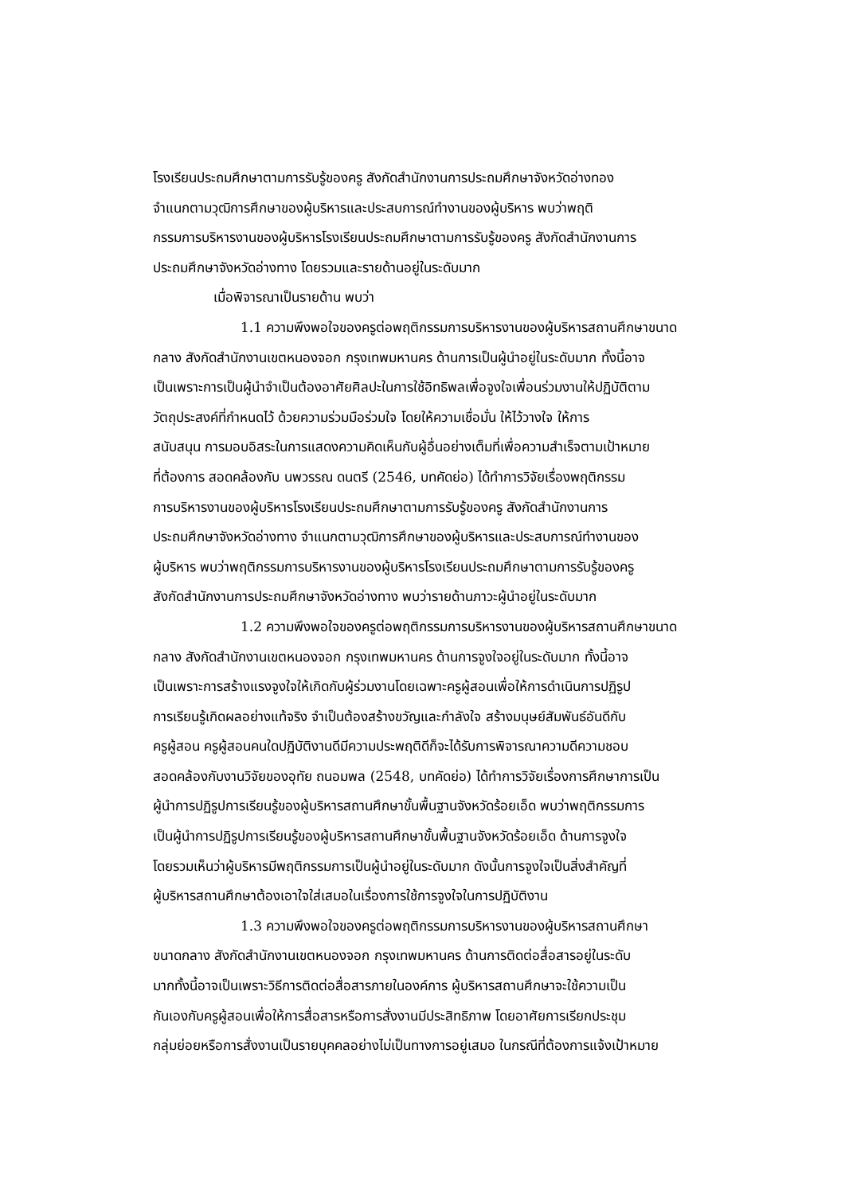โรงเรียนประถมศึกษาตามการรับรู้ของครู สังกัดสำนักงานการประถมศึกษาจังหวัดอ่างทอง
จำแนกตามวุฒิการศึกษาของผู้บริหารและประสบการณ์ทำงานของผู้บริหาร พบว่าพฤติ
กรรมการบริหารงานของผู้บริหารโรงเรียนประถมศึกษาตามการรับรู้ของครู สังกัดสำนักงานการ
ประถมศึกษาจังหวัดอ่างทาง โดยรวมและรายด้านอยู่ในระดับมาก
เมื่อพิจารณาเป็นรายด้าน พบว่า
1.1 ความพึงพอใจของครูต่อพฤติกรรมการบริหารงานของผู้บริหารสถานศึกษาขนาด
กลาง สังกัดสำนักงานเขตหนองจอก กรุงเทพมหานคร ด้านการเป็นผู้นำอยู่ในระดับมาก ทั้งนี้อาจ
เป็นเพราะการเป็นผู้นำจำเป็นต้องอาศัยศิลปะในการใช้อิทธิพลเพื่อจูงใจเพื่อนร่วมงานให้ปฏิบัติตาม
วัตถุประสงค์ที่กำหนดไว้ ด้วยความร่วมมือร่วมใจ โดยให้ความเชื่อมั่น ให้ไว้วางใจ ให้การ
สนับสนุน การมอบอิสระในการแสดงความคิดเห็นกับผู้อื่นอย่างเต็มที่เพื่อความสำเร็จตามเป้าหมาย
ที่ต้องการ สอดคล้องกับ นพวรรณ ดนตรี (2546, บทคัดย่อ) ได้ทำการวิจัยเรื่องพฤติกรรม
การบริหารงานของผู้บริหารโรงเรียนประถมศึกษาตามการรับรู้ของครู สังกัดสำนักงานการ
ประถมศึกษาจังหวัดอ่างทาง จำแนกตามวุฒิการศึกษาของผู้บริหารและประสบการณ์ทำงานของ
ผู้บริหาร พบว่าพฤติกรรมการบริหารงานของผู้บริหารโรงเรียนประถมศึกษาตามการรับรู้ของครู
สังกัดสำนักงานการประถมศึกษาจังหวัดอ่างทาง พบว่ารายด้านภาวะผู้นำอยู่ในระดับมาก
1.2 ความพึงพอใจของครูต่อพฤติกรรมการบริหารงานของผู้บริหารสถานศึกษาขนาด
กลาง สังกัดสำนักงานเขตหนองจอก กรุงเทพมหานคร ด้านการจูงใจอยู่ในระดับมาก ทั้งนี้อาจ
เป็นเพราะการสร้างแรงจูงใจให้เกิดกับผู้ร่วมงานโดยเฉพาะครูผู้สอนเพื่อให้การดำเนินการปฏิรูป
การเรียนรู้เกิดผลอย่างแท้จริง จำเป็นต้องสร้างขวัญและกำลังใจ สร้างมนุษย์สัมพันธ์อันดีกับ
ครูผู้สอน ครูผู้สอนคนใดปฏิบัติงานดีมีความประพฤติดีก็จะได้รับการพิจารณาความดีความชอบ
สอดคล้องกับงานวิจัยของอุทัย ถนอมพล (2548, บทคัดย่อ) ได้ทำการวิจัยเรื่องการศึกษาการเป็น
ผู้นำการปฏิรูปการเรียนรู้ของผู้บริหารสถานศึกษาขั้นพื้นฐานจังหวัดร้อยเอ็ด พบว่าพฤติกรรมการ
เป็นผู้นำการปฏิรูปการเรียนรู้ของผู้บริหารสถานศึกษาขั้นพื้นฐานจังหวัดร้อยเอ็ด ด้านการจูงใจ
โดยรวมเห็นว่าผู้บริหารมีพฤติกรรมการเป็นผู้นำอยู่ในระดับมาก ดังนั้นการจูงใจเป็นสิ่งสำคัญที่
ผู้บริหารสถานศึกษาต้องเอาใจใส่เสมอในเรื่องการใช้การจูงใจในการปฏิบัติงาน
1.3 ความพึงพอใจของครูต่อพฤติกรรมการบริหารงานของผู้บริหารสถานศึกษา
ขนาดกลาง สังกัดสำนักงานเขตหนองจอก กรุงเทพมหานคร ด้านการติดต่อสื่อสารอยู่ในระดับ
มากทั้งนี้อาจเป็นเพราะวิธีการติดต่อสื่อสารภายในองค์การ ผู้บริหารสถานศึกษาจะใช้ความเป็น
กันเองกับครูผู้สอนเพื่อให้การสื่อสารหรือการสั่งงานมีประสิทธิภาพ โดยอาศัยการเรียกประชุม
กลุ่มย่อยหรือการสั่งงานเป็นรายบุคคลอย่างไม่เป็นทางการอยู่เสมอ ในกรณีที่ต้องการแจ้งเป้าหมาย